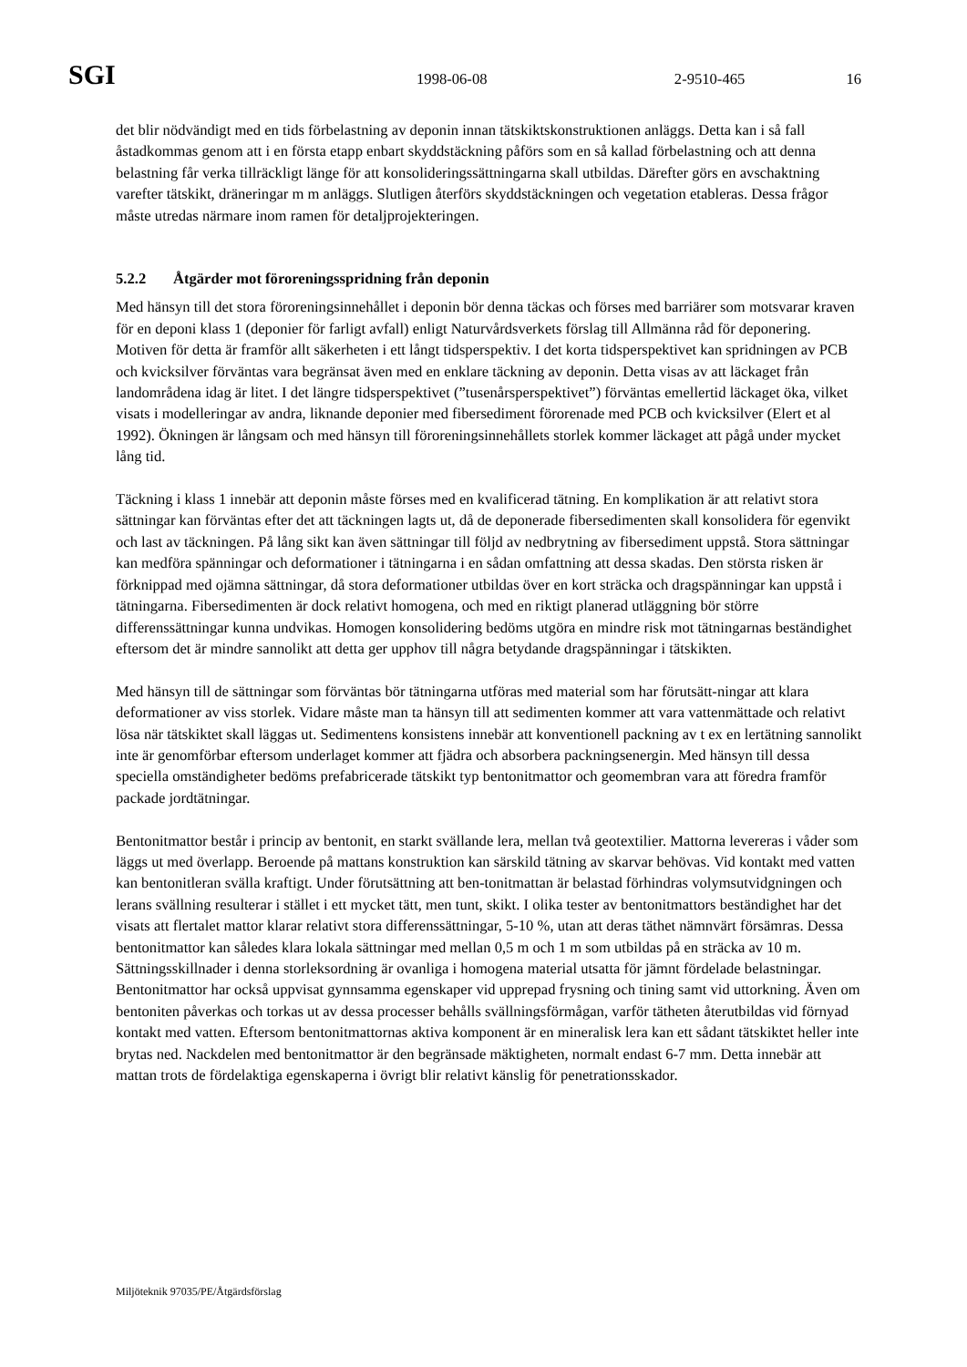SGI
1998-06-08 2-9510-465 16
det blir nödvändigt med en tids förbelastning av deponin innan tätskiktskonstruktionen anläggs. Detta kan i så fall åstadkommas genom att i en första etapp enbart skyddstäckning påförs som en så kallad förbelastning och att denna belastning får verka tillräckligt länge för att konsolideringssättningarna skall utbildas. Därefter görs en avschaktning varefter tätskikt, dräneringar m m anläggs. Slutligen återförs skyddstäckningen och vegetation etableras. Dessa frågor måste utredas närmare inom ramen för detaljprojekteringen.
5.2.2 Åtgärder mot föroreningsspridning från deponin
Med hänsyn till det stora föroreningsinnehållet i deponin bör denna täckas och förses med barriärer som motsvarar kraven för en deponi klass 1 (deponier för farligt avfall) enligt Naturvårdsverkets förslag till Allmänna råd för deponering. Motiven för detta är framför allt säkerheten i ett långt tidsperspektiv. I det korta tidsperspektivet kan spridningen av PCB och kvicksilver förväntas vara begränsat även med en enklare täckning av deponin. Detta visas av att läckaget från landområdena idag är litet. I det längre tidsperspektivet (”tusenårsperspektivet”) förväntas emellertid läckaget öka, vilket visats i modelleringar av andra, liknande deponier med fibersediment förorenade med PCB och kvicksilver (Elert et al 1992). Ökningen är långsam och med hänsyn till föroreningsinnehållets storlek kommer läckaget att pågå under mycket lång tid.
Täckning i klass 1 innebär att deponin måste förses med en kvalificerad tätning. En komplikation är att relativt stora sättningar kan förväntas efter det att täckningen lagts ut, då de deponerade fibersedimenten skall konsolidera för egenvikt och last av täckningen. På lång sikt kan även sättningar till följd av nedbrytning av fibersediment uppstå. Stora sättningar kan medföra spänningar och deformationer i tätningarna i en sådan omfattning att dessa skadas. Den största risken är förknippad med ojämna sättningar, då stora deformationer utbildas över en kort sträcka och dragspänningar kan uppstå i tätningarna. Fibersedimenten är dock relativt homogena, och med en riktigt planerad utläggning bör större differenssättningar kunna undvikas. Homogen konsolidering bedöms utgöra en mindre risk mot tätningarnas beständighet eftersom det är mindre sannolikt att detta ger upphov till några betydande dragspänningar i tätskikten.
Med hänsyn till de sättningar som förväntas bör tätningarna utföras med material som har förutsätt-ningar att klara deformationer av viss storlek. Vidare måste man ta hänsyn till att sedimenten kommer att vara vattenmättade och relativt lösa när tätskiktet skall läggas ut. Sedimentens konsistens innebär att konventionell packning av t ex en lertätning sannolikt inte är genomförbar eftersom underlaget kommer att fjädra och absorbera packningsenergin. Med hänsyn till dessa speciella omständigheter bedöms prefabricerade tätskikt typ bentonitmattor och geomembran vara att föredra framför packade jordtätningar.
Bentonitmattor består i princip av bentonit, en starkt svällande lera, mellan två geotextilier. Mattorna levereras i våder som läggs ut med överlapp. Beroende på mattans konstruktion kan särskild tätning av skarvar behövas. Vid kontakt med vatten kan bentonitleran svälla kraftigt. Under förutsättning att ben-tonitmattan är belastad förhindras volymsutvidgningen och lerans svällning resulterar i stället i ett mycket tätt, men tunt, skikt. I olika tester av bentonitmattors beständighet har det visats att flertalet mattor klarar relativt stora differenssättningar, 5-10 %, utan att deras täthet nämnvärt försämras. Dessa bentonitmattor kan således klara lokala sättningar med mellan 0,5 m och 1 m som utbildas på en sträcka av 10 m. Sättningsskillnader i denna storleksordning är ovanliga i homogena material utsatta för jämnt fördelade belastningar. Bentonitmattor har också uppvisat gynnsamma egenskaper vid upprepad frysning och tining samt vid uttorkning. Även om bentoniten påverkas och torkas ut av dessa processer behålls svällningsförmågan, varför tätheten återutbildas vid förnyad kontakt med vatten. Eftersom bentonitmattornas aktiva komponent är en mineralisk lera kan ett sådant tätskiktet heller inte brytas ned. Nackdelen med bentonitmattor är den begränsade mäktigheten, normalt endast 6-7 mm. Detta innebär att mattan trots de fördelaktiga egenskaperna i övrigt blir relativt känslig för penetrationsskador.
Miljöteknik 97035/PE/Åtgärdsförslag